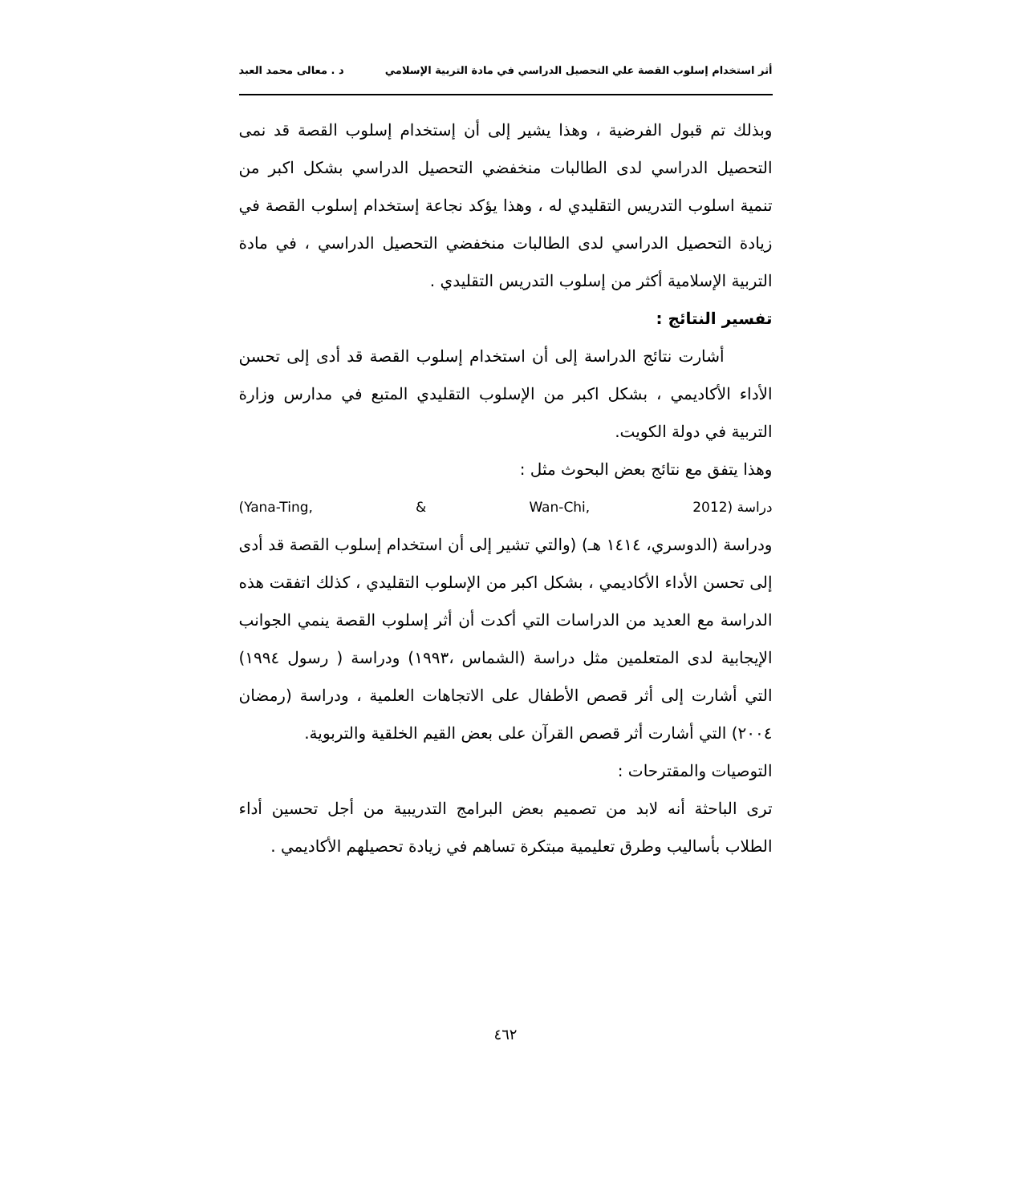أثر استخدام إسلوب القصة علي التحصيل الدراسي في مادة التربية الإسلامي د . معالى محمد العبد
وبذلك تم قبول الفرضية ، وهذا يشير إلى أن إستخدام إسلوب القصة قد نمى التحصيل الدراسي لدى الطالبات منخفضي التحصيل الدراسي بشكل اكبر من تنمية اسلوب التدريس التقليدي له ، وهذا يؤكد نجاعة إستخدام إسلوب القصة في زيادة التحصيل الدراسي لدى الطالبات منخفضي التحصيل الدراسي ، في مادة التربية الإسلامية أكثر من إسلوب التدريس التقليدي .
تفسير النتائج :
أشارت نتائج الدراسة إلى أن استخدام إسلوب القصة قد أدى إلى تحسن الأداء الأكاديمي ، بشكل اكبر من الإسلوب التقليدي المتبع في مدارس وزارة التربية في دولة الكويت.
وهذا يتفق مع نتائج بعض البحوث مثل :
(Yana-Ting, & Wan-Chi, 2012) دراسة
ودراسة (الدوسري، ١٤١٤ هـ) (والتي تشير إلى أن استخدام إسلوب القصة قد أدى إلى تحسن الأداء الأكاديمي ، بشكل اكبر من الإسلوب التقليدي ، كذلك اتفقت هذه الدراسة مع العديد من الدراسات التي أكدت أن أثر إسلوب القصة ينمي الجوانب الإيجابية لدى المتعلمين مثل دراسة (الشماس ،١٩٩٣) ودراسة ( رسول ١٩٩٤) التي أشارت إلى أثر قصص الأطفال على الاتجاهات العلمية ، ودراسة (رمضان ٢٠٠٤) التي أشارت أثر قصص القرآن على بعض القيم الخلقية والتربوية.
التوصيات والمقترحات :
ترى الباحثة أنه لابد من تصميم بعض البرامج التدريبية من أجل تحسين أداء الطلاب بأساليب وطرق تعليمية مبتكرة تساهم في زيادة تحصيلهم الأكاديمي .
٤٦٢